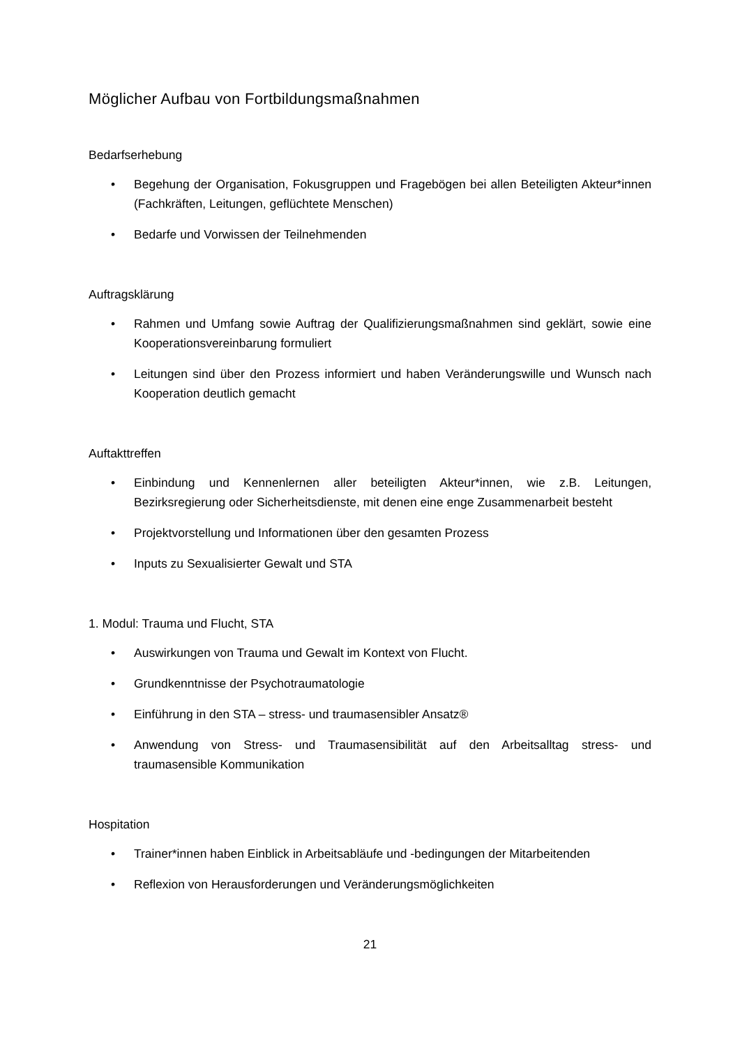Möglicher Aufbau von Fortbildungsmaßnahmen
Bedarfserhebung
• Begehung der Organisation, Fokusgruppen und Fragebögen bei allen Beteiligten Akteur*innen (Fachkräften, Leitungen, geflüchtete Menschen)
• Bedarfe und Vorwissen der Teilnehmenden
Auftragsklärung
• Rahmen und Umfang sowie Auftrag der Qualifizierungsmaßnahmen sind geklärt, sowie eine Kooperationsvereinbarung formuliert
• Leitungen sind über den Prozess informiert und haben Veränderungswille und Wunsch nach Kooperation deutlich gemacht
Auftakttreffen
• Einbindung und Kennenlernen aller beteiligten Akteur*innen, wie z.B. Leitungen, Bezirksregierung oder Sicherheitsdienste, mit denen eine enge Zusammenarbeit besteht
• Projektvorstellung und Informationen über den gesamten Prozess
• Inputs zu Sexualisierter Gewalt und STA
1. Modul: Trauma und Flucht, STA
• Auswirkungen von Trauma und Gewalt im Kontext von Flucht.
• Grundkenntnisse der Psychotraumatologie
• Einführung in den STA – stress- und traumasensibler Ansatz®
• Anwendung von Stress- und Traumasensibilität auf den Arbeitsalltag stress- und traumasensible Kommunikation
Hospitation
• Trainer*innen haben Einblick in Arbeitsabläufe und -bedingungen der Mitarbeitenden
• Reflexion von Herausforderungen und Veränderungsmöglichkeiten
21